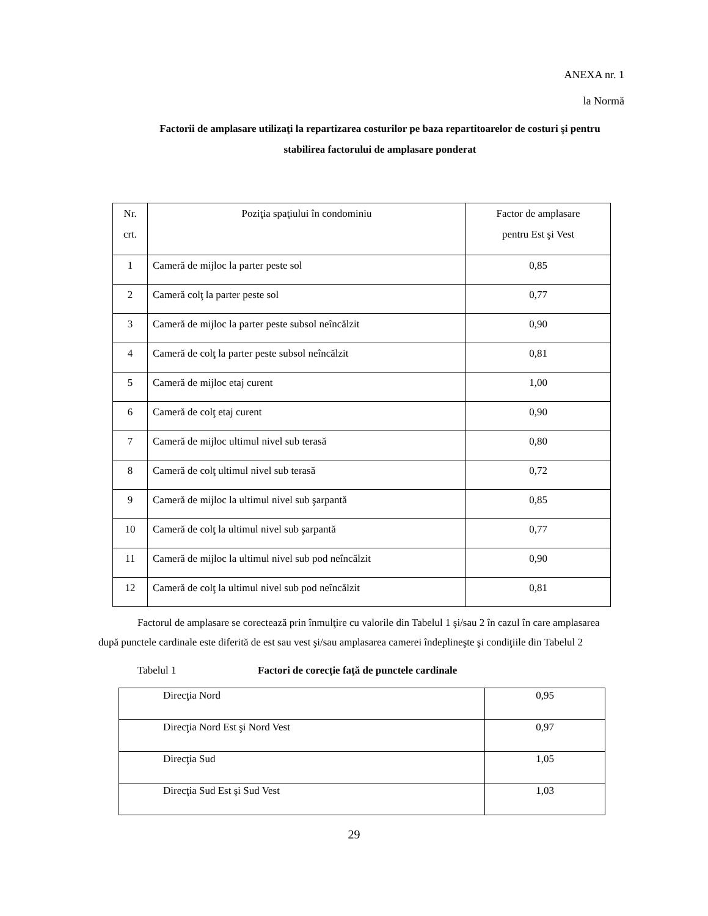ANEXA nr. 1
la Normă
Factorii de amplasare utilizaţi la repartizarea costurilor pe baza repartitoarelor de costuri şi pentru stabilirea factorului de amplasare ponderat
| Nr. crt. | Poziţia spaţiului în condominiu | Factor de amplasare pentru Est şi Vest |
| 1 | Cameră de mijloc la parter peste sol | 0,85 |
| 2 | Cameră colţ la parter peste sol | 0,77 |
| 3 | Cameră de mijloc la parter peste subsol neîncălzit | 0,90 |
| 4 | Cameră de colţ la parter peste subsol neîncălzit | 0,81 |
| 5 | Cameră de mijloc etaj curent | 1,00 |
| 6 | Cameră de colţ etaj curent | 0,90 |
| 7 | Cameră de mijloc ultimul nivel sub terasă | 0,80 |
| 8 | Cameră de colţ ultimul nivel sub terasă | 0,72 |
| 9 | Cameră de mijloc la ultimul nivel sub şarpantă | 0,85 |
| 10 | Cameră de colţ la ultimul nivel sub şarpantă | 0,77 |
| 11 | Cameră de mijloc la ultimul nivel sub pod neîncălzit | 0,90 |
| 12 | Cameră de colţ la ultimul nivel sub pod neîncălzit | 0,81 |
Factorul de amplasare se corectează prin înmulţire cu valorile din Tabelul 1 şi/sau 2 în cazul în care amplasarea după punctele cardinale este diferită de est sau vest şi/sau amplasarea camerei îndeplineşte şi condiţiile din Tabelul 2
Tabelul 1 Factori de corecţie faţă de punctele cardinale
| Direcţia Nord | 0,95 |
| Direcţia Nord Est şi Nord Vest | 0,97 |
| Direcţia Sud | 1,05 |
| Direcţia Sud Est şi Sud Vest | 1,03 |
29